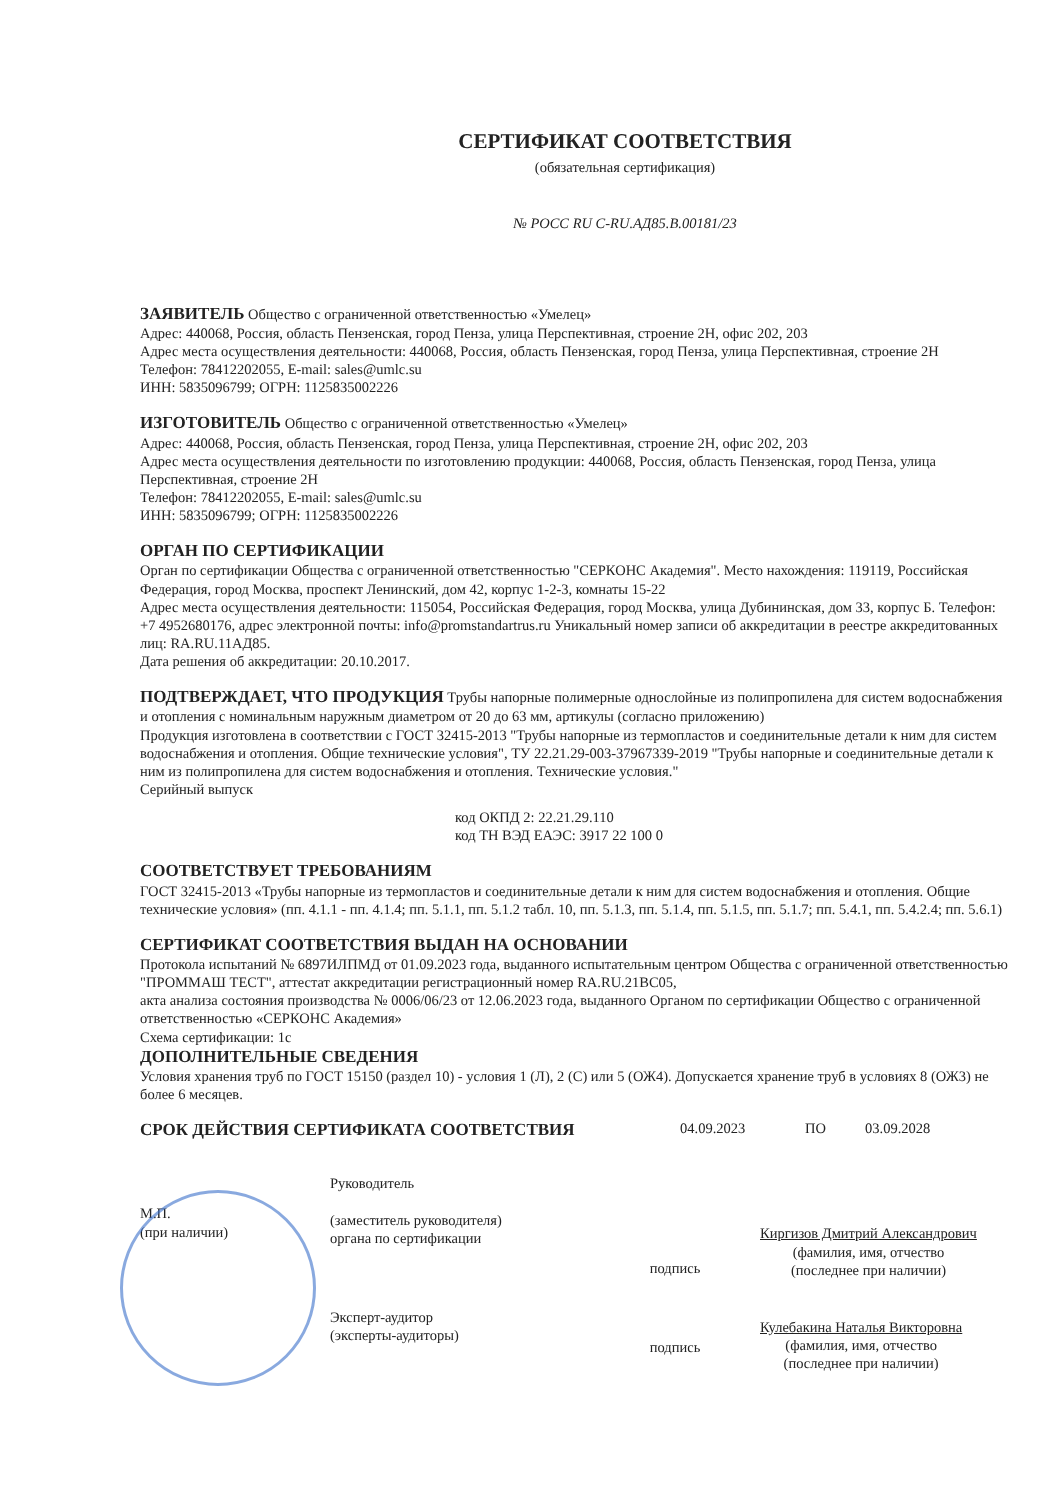СЕРТИФИКАТ СООТВЕТСТВИЯ
(обязательная сертификация)
№ РОСС RU C-RU.АД85.В.00181/23
ЗАЯВИТЕЛЬ Общество с ограниченной ответственностью «Умелец»
Адрес: 440068, Россия, область Пензенская, город Пенза, улица Перспективная, строение 2Н, офис 202, 203
Адрес места осуществления деятельности: 440068, Россия, область Пензенская, город Пенза, улица Перспективная, строение 2Н
Телефон: 78412202055, E-mail: sales@umlc.su
ИНН: 5835096799; ОГРН: 1125835002226
ИЗГОТОВИТЕЛЬ Общество с ограниченной ответственностью «Умелец»
Адрес: 440068, Россия, область Пензенская, город Пенза, улица Перспективная, строение 2Н, офис 202, 203
Адрес места осуществления деятельности по изготовлению продукции: 440068, Россия, область Пензенская, город Пенза, улица Перспективная, строение 2Н
Телефон: 78412202055, E-mail: sales@umlc.su
ИНН: 5835096799; ОГРН: 1125835002226
ОРГАН ПО СЕРТИФИКАЦИИ
Орган по сертификации Общества с ограниченной ответственностью "СЕРКОНС Академия". Место нахождения: 119119, Российская Федерация, город Москва, проспект Ленинский, дом 42, корпус 1-2-3, комнаты 15-22
Адрес места осуществления деятельности: 115054, Российская Федерация, город Москва, улица Дубининская, дом 33, корпус Б. Телефон: +7 4952680176, адрес электронной почты: info@promstandartrus.ru Уникальный номер записи об аккредитации в реестре аккредитованных лиц: RA.RU.11АД85.
Дата решения об аккредитации: 20.10.2017.
ПОДТВЕРЖДАЕТ, ЧТО ПРОДУКЦИЯ Трубы напорные полимерные однослойные из полипропилена для систем водоснабжения и отопления с номинальным наружным диаметром от 20 до 63 мм, артикулы (согласно приложению)
Продукция изготовлена в соответствии с ГОСТ 32415-2013 "Трубы напорные из термопластов и соединительные детали к ним для систем водоснабжения и отопления. Общие технические условия", ТУ 22.21.29-003-37967339-2019 "Трубы напорные и соединительные детали к ним из полипропилена для систем водоснабжения и отопления. Технические условия."
Серийный выпуск
код ОКПД 2: 22.21.29.110
код ТН ВЭД ЕАЭС: 3917 22 100 0
СООТВЕТСТВУЕТ ТРЕБОВАНИЯМ
ГОСТ 32415-2013 «Трубы напорные из термопластов и соединительные детали к ним для систем водоснабжения и отопления. Общие технические условия» (пп. 4.1.1 - пп. 4.1.4; пп. 5.1.1, пп. 5.1.2 табл. 10, пп. 5.1.3, пп. 5.1.4, пп. 5.1.5, пп. 5.1.7; пп. 5.4.1, пп. 5.4.2.4; пп. 5.6.1)
СЕРТИФИКАТ СООТВЕТСТВИЯ ВЫДАН НА ОСНОВАНИИ
Протокола испытаний № 6897ИЛПМД от 01.09.2023 года, выданного испытательным центром Общества с ограниченной ответственностью "ПРОММАШ ТЕСТ", аттестат аккредитации регистрационный номер RA.RU.21ВС05,
акта анализа состояния производства № 0006/06/23 от 12.06.2023 года, выданного Органом по сертификации Общество с ограниченной ответственностью «СЕРКОНС Академия»
Схема сертификации: 1с
ДОПОЛНИТЕЛЬНЫЕ СВЕДЕНИЯ
Условия хранения труб по ГОСТ 15150 (раздел 10) - условия 1 (Л), 2 (С) или 5 (ОЖ4). Допускается хранение труб в условиях 8 (ОЖ3) не более 6 месяцев.
СРОК ДЕЙСТВИЯ СЕРТИФИКАТА СООТВЕТСТВИЯ 04.09.2023 ПО 03.09.2028
М.П.
(при наличии)
Руководитель
(заместитель руководителя)
органа по сертификации
подпись
Киргизов Дмитрий Александрович
(фамилия, имя, отчество
(последнее при наличии)
Эксперт-аудитор
(эксперты-аудиторы)
подпись
Кулебакина Наталья Викторовна
(фамилия, имя, отчество
(последнее при наличии)